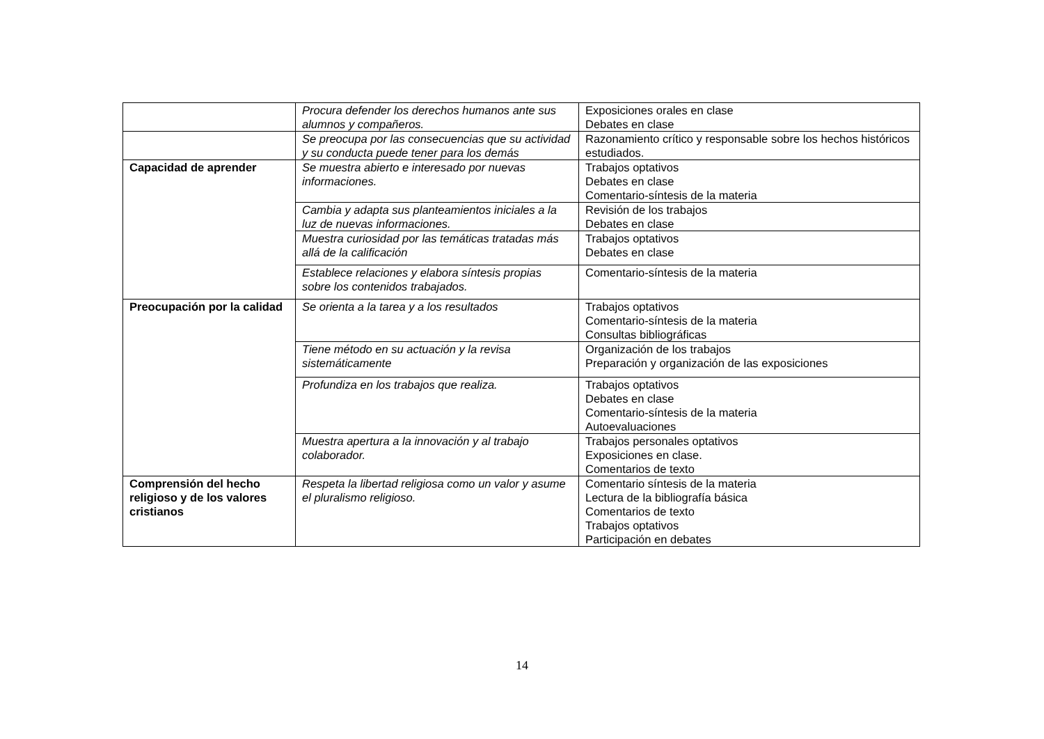| | Procura defender los derechos humanos ante sus alumnos y compañeros. | Exposiciones orales en clase Debates en clase |
| | Se preocupa por las consecuencias que su actividad y su conducta puede tener para los demás | Razonamiento crítico y responsable sobre los hechos históricos estudiados. |
| Capacidad de aprender | Se muestra abierto e interesado por nuevas informaciones. | Trabajos optativos Debates en clase Comentario-síntesis de la materia |
| | Cambia y adapta sus planteamientos iniciales a la luz de nuevas informaciones. | Revisión de los trabajos Debates en clase |
| | Muestra curiosidad por las temáticas tratadas más allá de la calificación | Trabajos optativos Debates en clase |
| | Establece relaciones y elabora síntesis propias sobre los contenidos trabajados. | Comentario-síntesis de la materia |
| Preocupación por la calidad | Se orienta a la tarea y a los resultados | Trabajos optativos Comentario-síntesis de la materia Consultas bibliográficas |
| | Tiene método en su actuación y la revisa sistemáticamente | Organización de los trabajos Preparación y organización de las exposiciones |
| | Profundiza en los trabajos que realiza. | Trabajos optativos Debates en clase Comentario-síntesis de la materia Autoevaluaciones |
| | Muestra apertura a la innovación y al trabajo colaborador. | Trabajos personales optativos Exposiciones en clase. Comentarios de texto |
| Comprensión del hecho religioso y de los valores cristianos | Respeta la libertad religiosa como un valor y asume el pluralismo religioso. | Comentario síntesis de la materia Lectura de la bibliografía básica Comentarios de texto Trabajos optativos Participación en debates |
14